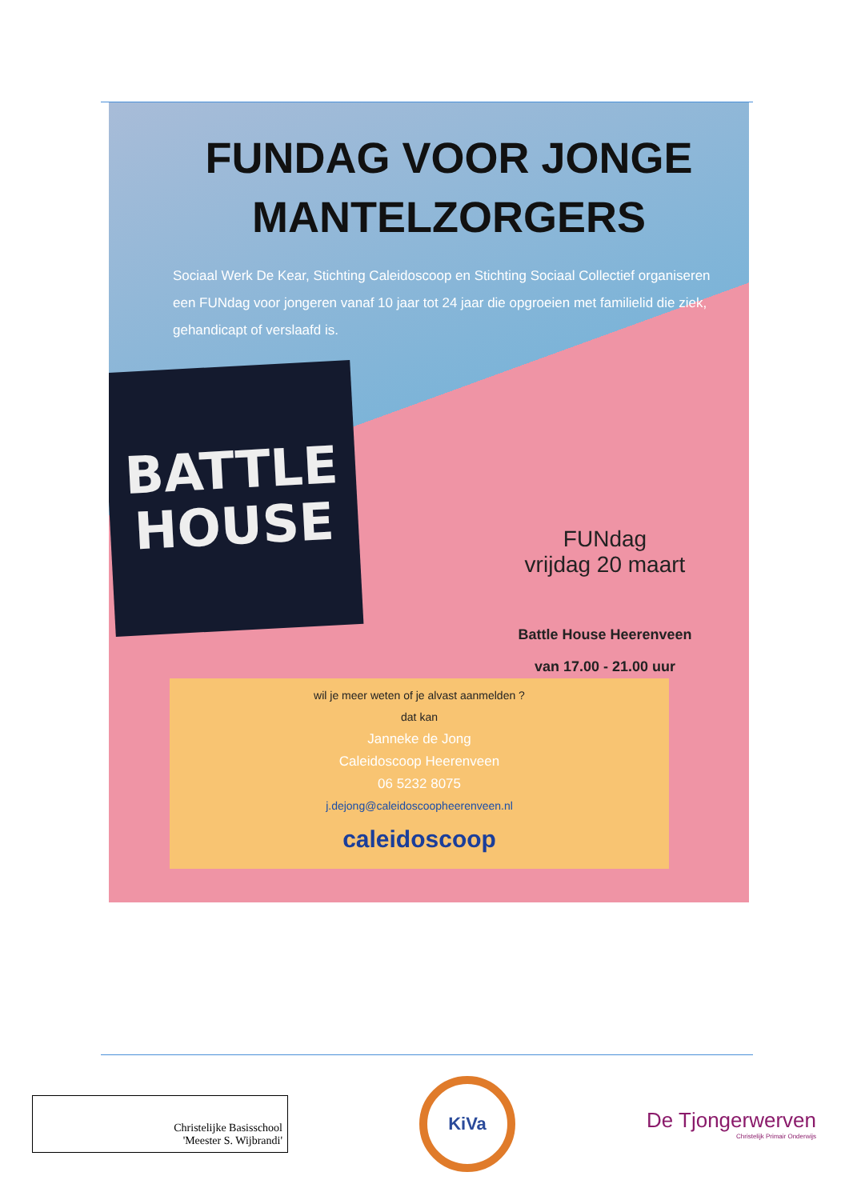FUNDAG VOOR JONGE MANTELZORGERS
Sociaal Werk De Kear, Stichting Caleidoscoop en Stichting Sociaal Collectief organiseren een FUNdag voor jongeren vanaf 10 jaar tot 24 jaar die opgroeien met familielid die ziek, gehandicapt of verslaafd is.
BATTLE
HOUSE
FUNdag
vrijdag 20 maart
Battle House Heerenveen
van 17.00 - 21.00 uur
wil je meer weten of je alvast aanmelden ?
dat kan
Janneke de Jong
Caleidoscoop Heerenveen
06 5232 8075
j.dejong@caleidoscoopheerenveen.nl
caleidoscoop
Christelijke Basisschool
'Meester S. Wijbrandi'
KiVa
De Tjongerwerven
Christelijk Primair Onderwijs